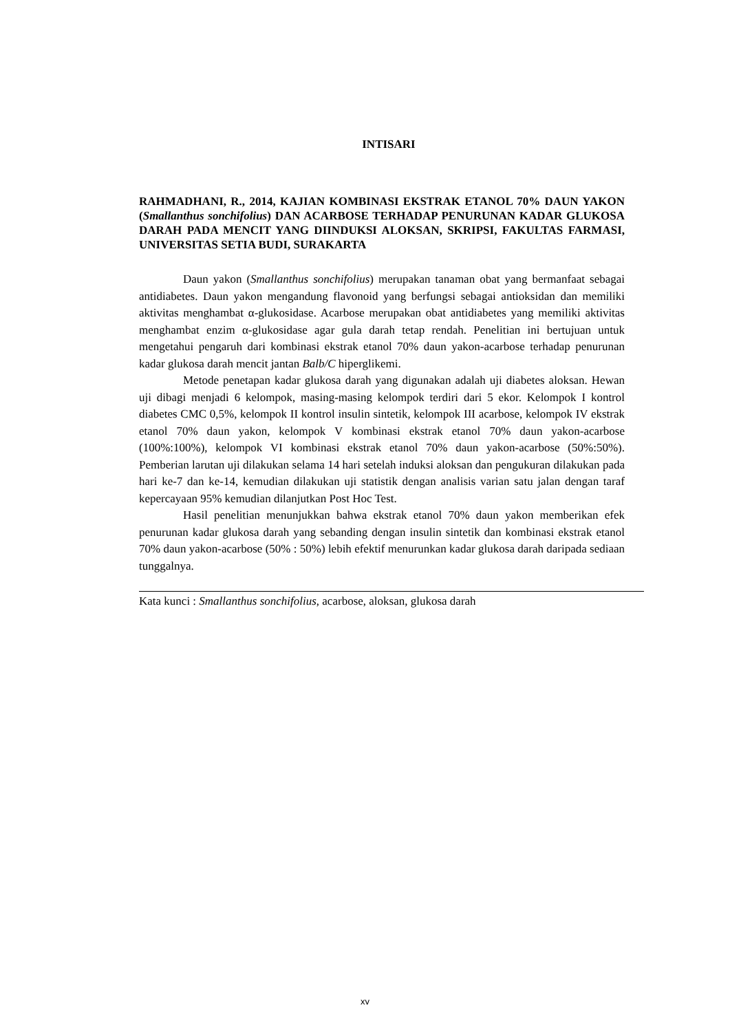INTISARI
RAHMADHANI, R., 2014, KAJIAN KOMBINASI EKSTRAK ETANOL 70% DAUN YAKON (Smallanthus sonchifolius) DAN ACARBOSE TERHADAP PENURUNAN KADAR GLUKOSA DARAH PADA MENCIT YANG DIINDUKSI ALOKSAN, SKRIPSI, FAKULTAS FARMASI, UNIVERSITAS SETIA BUDI, SURAKARTA
Daun yakon (Smallanthus sonchifolius) merupakan tanaman obat yang bermanfaat sebagai antidiabetes. Daun yakon mengandung flavonoid yang berfungsi sebagai antioksidan dan memiliki aktivitas menghambat α-glukosidase. Acarbose merupakan obat antidiabetes yang memiliki aktivitas menghambat enzim α-glukosidase agar gula darah tetap rendah. Penelitian ini bertujuan untuk mengetahui pengaruh dari kombinasi ekstrak etanol 70% daun yakon-acarbose terhadap penurunan kadar glukosa darah mencit jantan Balb/C hiperglikemi.
Metode penetapan kadar glukosa darah yang digunakan adalah uji diabetes aloksan. Hewan uji dibagi menjadi 6 kelompok, masing-masing kelompok terdiri dari 5 ekor. Kelompok I kontrol diabetes CMC 0,5%, kelompok II kontrol insulin sintetik, kelompok III acarbose, kelompok IV ekstrak etanol 70% daun yakon, kelompok V kombinasi ekstrak etanol 70% daun yakon-acarbose (100%:100%), kelompok VI kombinasi ekstrak etanol 70% daun yakon-acarbose (50%:50%). Pemberian larutan uji dilakukan selama 14 hari setelah induksi aloksan dan pengukuran dilakukan pada hari ke-7 dan ke-14, kemudian dilakukan uji statistik dengan analisis varian satu jalan dengan taraf kepercayaan 95% kemudian dilanjutkan Post Hoc Test.
Hasil penelitian menunjukkan bahwa ekstrak etanol 70% daun yakon memberikan efek penurunan kadar glukosa darah yang sebanding dengan insulin sintetik dan kombinasi ekstrak etanol 70% daun yakon-acarbose (50% : 50%) lebih efektif menurunkan kadar glukosa darah daripada sediaan tunggalnya.
Kata kunci : Smallanthus sonchifolius, acarbose, aloksan, glukosa darah
xv